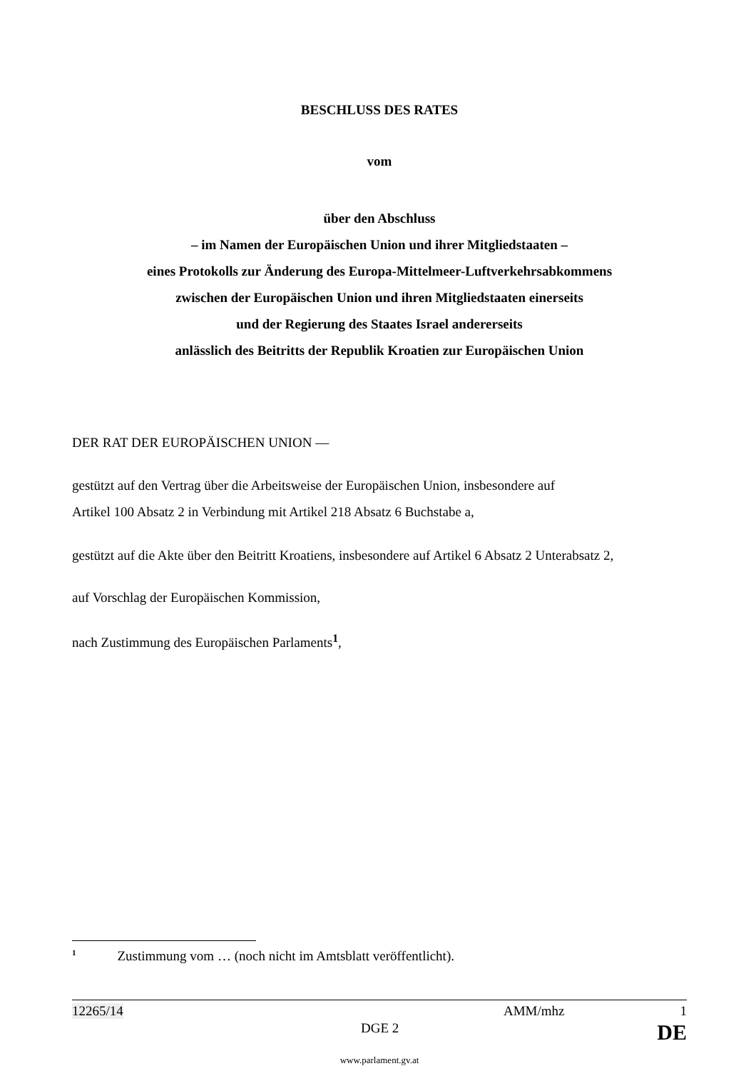BESCHLUSS DES RATES
vom
über den Abschluss
– im Namen der Europäischen Union und ihrer Mitgliedstaaten –
eines Protokolls zur Änderung des Europa-Mittelmeer-Luftverkehrsabkommens
zwischen der Europäischen Union und ihren Mitgliedstaaten einerseits
und der Regierung des Staates Israel andererseits
anlässlich des Beitritts der Republik Kroatien zur Europäischen Union
DER RAT DER EUROPÄISCHEN UNION —
gestützt auf den Vertrag über die Arbeitsweise der Europäischen Union, insbesondere auf
Artikel 100 Absatz 2 in Verbindung mit Artikel 218 Absatz 6 Buchstabe a,
gestützt auf die Akte über den Beitritt Kroatiens, insbesondere auf Artikel 6 Absatz 2 Unterabsatz 2,
auf Vorschlag der Europäischen Kommission,
nach Zustimmung des Europäischen Parlaments<sup>1</sup>,
<sup>1</sup> Zustimmung vom … (noch nicht im Amtsblatt veröffentlicht).
12265/14 AMM/mhz 1
DGE 2 DE
www.parlament.gv.at